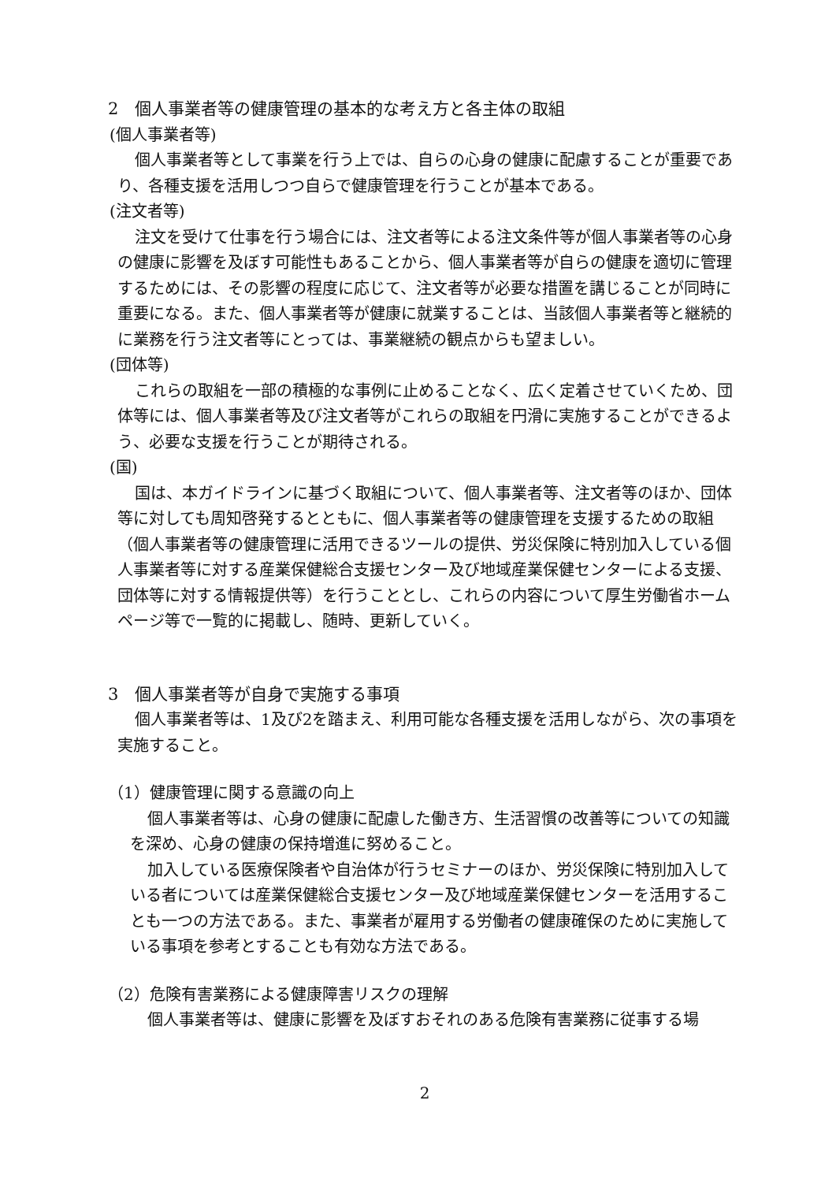2　個人事業者等の健康管理の基本的な考え方と各主体の取組
(個人事業者等)
個人事業者等として事業を行う上では、自らの心身の健康に配慮することが重要であり、各種支援を活用しつつ自らで健康管理を行うことが基本である。
(注文者等)
注文を受けて仕事を行う場合には、注文者等による注文条件等が個人事業者等の心身の健康に影響を及ぼす可能性もあることから、個人事業者等が自らの健康を適切に管理するためには、その影響の程度に応じて、注文者等が必要な措置を講じることが同時に重要になる。また、個人事業者等が健康に就業することは、当該個人事業者等と継続的に業務を行う注文者等にとっては、事業継続の観点からも望ましい。
(団体等)
これらの取組を一部の積極的な事例に止めることなく、広く定着させていくため、団体等には、個人事業者等及び注文者等がこれらの取組を円滑に実施することができるよう、必要な支援を行うことが期待される。
(国)
国は、本ガイドラインに基づく取組について、個人事業者等、注文者等のほか、団体等に対しても周知啓発するとともに、個人事業者等の健康管理を支援するための取組（個人事業者等の健康管理に活用できるツールの提供、労災保険に特別加入している個人事業者等に対する産業保健総合支援センター及び地域産業保健センターによる支援、団体等に対する情報提供等）を行うこととし、これらの内容について厚生労働省ホームページ等で一覧的に掲載し、随時、更新していく。
3　個人事業者等が自身で実施する事項
個人事業者等は、1及び2を踏まえ、利用可能な各種支援を活用しながら、次の事項を実施すること。
（1）健康管理に関する意識の向上
個人事業者等は、心身の健康に配慮した働き方、生活習慣の改善等についての知識を深め、心身の健康の保持増進に努めること。
加入している医療保険者や自治体が行うセミナーのほか、労災保険に特別加入している者については産業保健総合支援センター及び地域産業保健センターを活用することも一つの方法である。また、事業者が雇用する労働者の健康確保のために実施している事項を参考とすることも有効な方法である。
（2）危険有害業務による健康障害リスクの理解
個人事業者等は、健康に影響を及ぼすおそれのある危険有害業務に従事する場
2